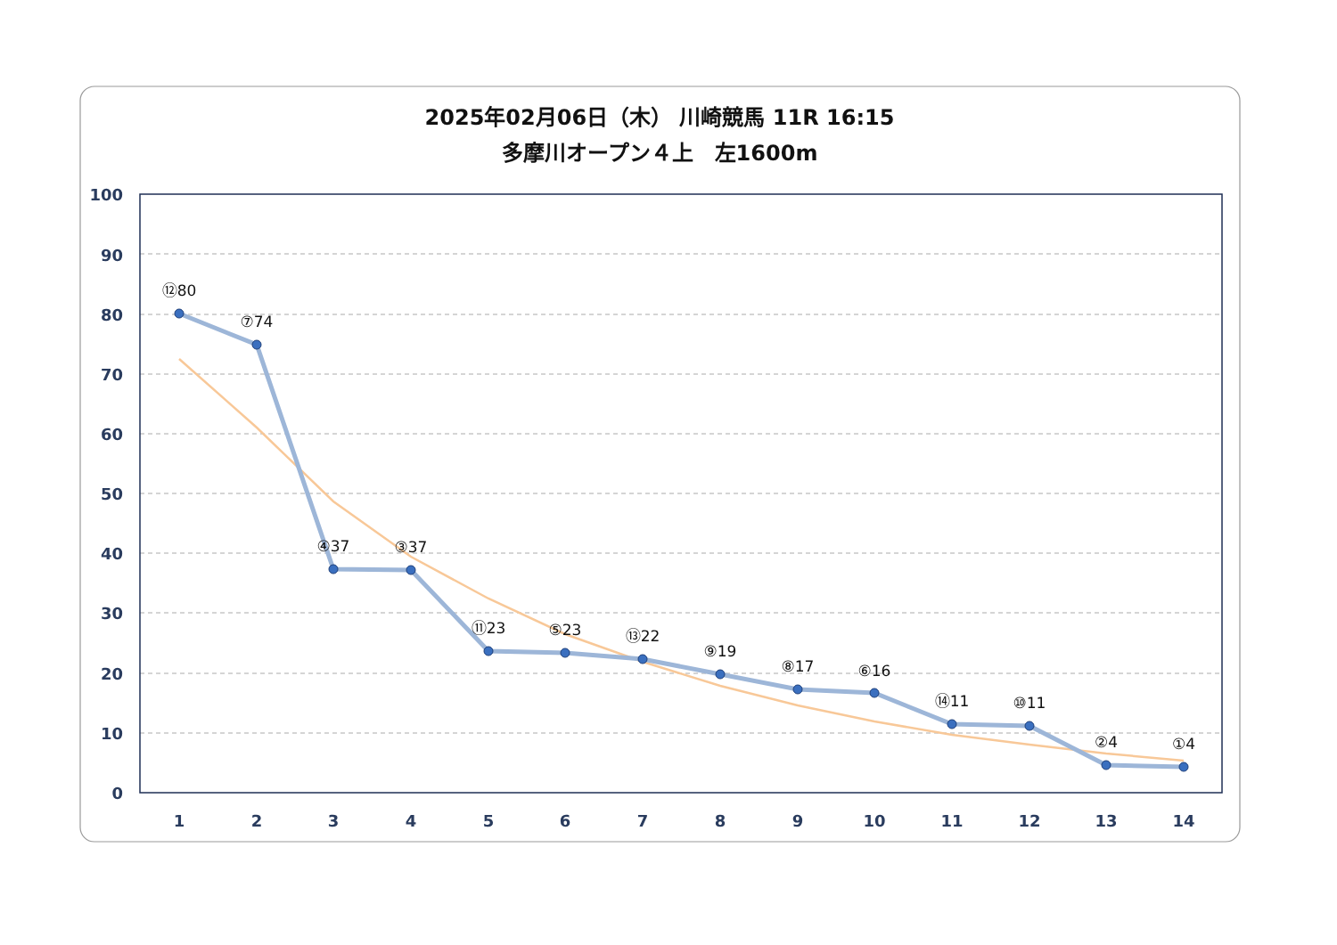2025年02月06日（木） 川崎競馬 11R 16:15
多摩川オープン４上　左1600m
100
90
80
70
60
50
40
30
20
10
0
1
2
3
4
5
6
7
8
9
10
11
12
13
14
⑫80
⑦74
④37
③37
⑪23
⑤23
⑬22
⑨19
⑧17
⑥16
⑭11
⑩11
②4
①4